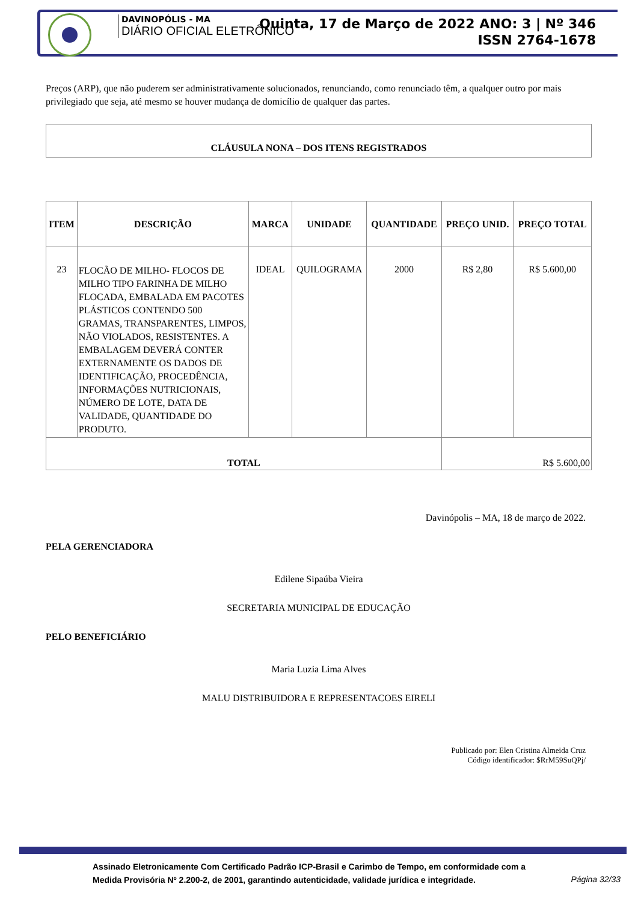DAVINOPÓLIS - MA
DIÁRIO OFICIAL ELETRÔNICO
Quinta, 17 de Março de 2022 ANO: 3 | Nº 346
ISSN 2764-1678
Preços (ARP), que não puderem ser administrativamente solucionados, renunciando, como renunciado têm, a qualquer outro por mais privilegiado que seja, até mesmo se houver mudança de domicílio de qualquer das partes.
CLÁUSULA NONA – DOS ITENS REGISTRADOS
| ITEM | DESCRIÇÃO | MARCA | UNIDADE | QUANTIDADE | PREÇO UNID. | PREÇO TOTAL |
| --- | --- | --- | --- | --- | --- | --- |
| 23 | FLOCÃO DE MILHO- FLOCOS DE MILHO TIPO FARINHA DE MILHO FLOCADA, EMBALADA EM PACOTES PLÁSTICOS CONTENDO 500 GRAMAS, TRANSPARENTES, LIMPOS, NÃO VIOLADOS, RESISTENTES. A EMBALAGEM DEVERÁ CONTER EXTERNAMENTE OS DADOS DE IDENTIFICAÇÃO, PROCEDÊNCIA, INFORMAÇÕES NUTRICIONAIS, NÚMERO DE LOTE, DATA DE VALIDADE, QUANTIDADE DO PRODUTO. | IDEAL | QUILOGRAMA | 2000 | R$ 2,80 | R$ 5.600,00 |
| TOTAL | | | | | R$ 5.600,00 | |
Davinópolis – MA, 18 de março de 2022.
PELA GERENCIADORA
Edilene Sipaúba Vieira
SECRETARIA MUNICIPAL DE EDUCAÇÃO
PELO BENEFICIÁRIO
Maria Luzia Lima Alves
MALU DISTRIBUIDORA E REPRESENTACOES EIRELI
Publicado por: Elen Cristina Almeida Cruz
Código identificador: $RrM59SuQPj/
Assinado Eletronicamente Com Certificado Padrão ICP-Brasil e Carimbo de Tempo, em conformidade com a
Medida Provisória Nº 2.200-2, de 2001, garantindo autenticidade, validade jurídica e integridade.
Página 32/33